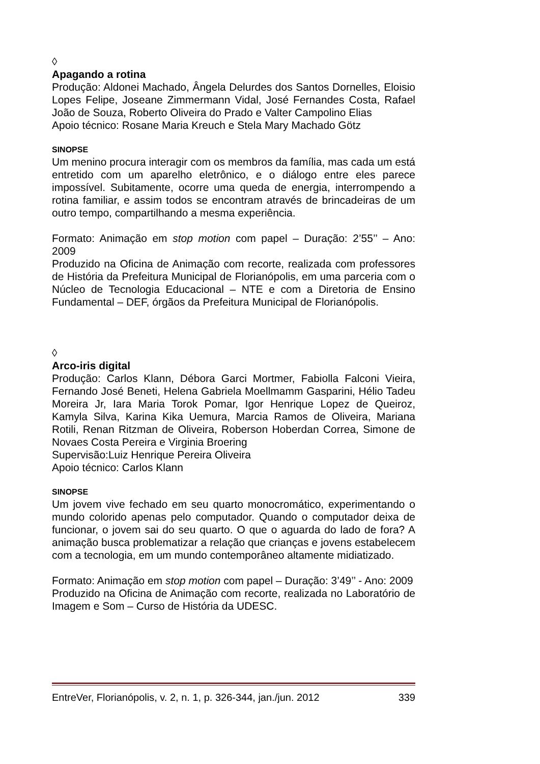◊
Apagando a rotina
Produção: Aldonei Machado, Ângela Delurdes dos Santos Dornelles, Eloisio Lopes Felipe, Joseane Zimmermann Vidal, José Fernandes Costa, Rafael João de Souza, Roberto Oliveira do Prado e Valter Campolino Elias
Apoio técnico: Rosane Maria Kreuch e Stela Mary Machado Götz
SINOPSE
Um menino procura interagir com os membros da família, mas cada um está entretido com um aparelho eletrônico, e o diálogo entre eles parece impossível. Subitamente, ocorre uma queda de energia, interrompendo a rotina familiar, e assim todos se encontram através de brincadeiras de um outro tempo, compartilhando a mesma experiência.
Formato: Animação em stop motion com papel – Duração: 2’55’’ – Ano: 2009
Produzido na Oficina de Animação com recorte, realizada com professores de História da Prefeitura Municipal de Florianópolis, em uma parceria com o Núcleo de Tecnologia Educacional – NTE e com a Diretoria de Ensino Fundamental – DEF, órgãos da Prefeitura Municipal de Florianópolis.
◊
Arco-iris digital
Produção: Carlos Klann, Débora Garci Mortmer, Fabiolla Falconi Vieira, Fernando José Beneti, Helena Gabriela Moellmamm Gasparini, Hélio Tadeu Moreira Jr, Iara Maria Torok Pomar, Igor Henrique Lopez de Queiroz, Kamyla Silva, Karina Kika Uemura, Marcia Ramos de Oliveira, Mariana Rotili, Renan Ritzman de Oliveira, Roberson Hoberdan Correa, Simone de Novaes Costa Pereira e Virginia Broering
Supervisão:Luiz Henrique Pereira Oliveira
Apoio técnico: Carlos Klann
SINOPSE
Um jovem vive fechado em seu quarto monocromático, experimentando o mundo colorido apenas pelo computador. Quando o computador deixa de funcionar, o jovem sai do seu quarto. O que o aguarda do lado de fora? A animação busca problematizar a relação que crianças e jovens estabelecem com a tecnologia, em um mundo contemporâneo altamente midiatizado.
Formato: Animação em stop motion com papel – Duração: 3’49’’ - Ano: 2009
Produzido na Oficina de Animação com recorte, realizada no Laboratório de Imagem e Som – Curso de História da UDESC.
EntreVer, Florianópolis, v. 2, n. 1, p. 326-344, jan./jun. 2012 339